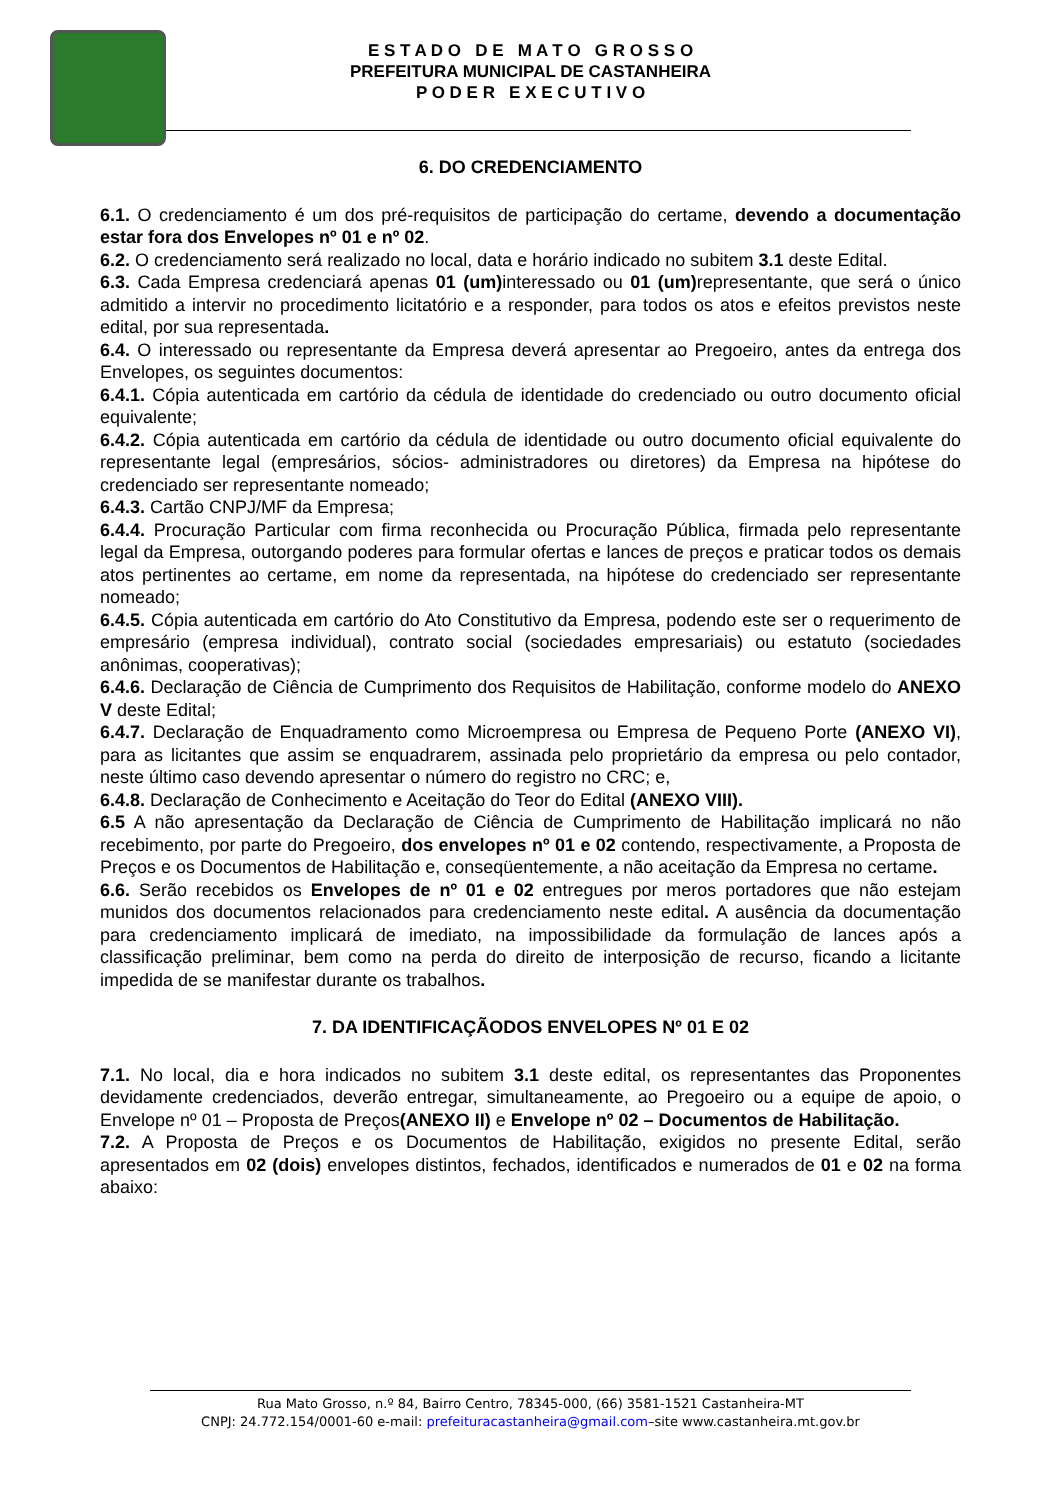E S T A D O D E M A T O G R O S S O
PREFEITURA MUNICIPAL DE CASTANHEIRA
P O D E R E X E C U T I V O
6. DO CREDENCIAMENTO
6.1. O credenciamento é um dos pré-requisitos de participação do certame, devendo a documentação estar fora dos Envelopes nº 01 e nº 02.
6.2. O credenciamento será realizado no local, data e horário indicado no subitem 3.1 deste Edital.
6.3. Cada Empresa credenciará apenas 01 (um) interessado ou 01 (um) representante, que será o único admitido a intervir no procedimento licitatório e a responder, para todos os atos e efeitos previstos neste edital, por sua representada.
6.4. O interessado ou representante da Empresa deverá apresentar ao Pregoeiro, antes da entrega dos Envelopes, os seguintes documentos:
6.4.1. Cópia autenticada em cartório da cédula de identidade do credenciado ou outro documento oficial equivalente;
6.4.2. Cópia autenticada em cartório da cédula de identidade ou outro documento oficial equivalente do representante legal (empresários, sócios- administradores ou diretores) da Empresa na hipótese do credenciado ser representante nomeado;
6.4.3. Cartão CNPJ/MF da Empresa;
6.4.4. Procuração Particular com firma reconhecida ou Procuração Pública, firmada pelo representante legal da Empresa, outorgando poderes para formular ofertas e lances de preços e praticar todos os demais atos pertinentes ao certame, em nome da representada, na hipótese do credenciado ser representante nomeado;
6.4.5. Cópia autenticada em cartório do Ato Constitutivo da Empresa, podendo este ser o requerimento de empresário (empresa individual), contrato social (sociedades empresariais) ou estatuto (sociedades anônimas, cooperativas);
6.4.6. Declaração de Ciência de Cumprimento dos Requisitos de Habilitação, conforme modelo do ANEXO V deste Edital;
6.4.7. Declaração de Enquadramento como Microempresa ou Empresa de Pequeno Porte (ANEXO VI), para as licitantes que assim se enquadrarem, assinada pelo proprietário da empresa ou pelo contador, neste último caso devendo apresentar o número do registro no CRC; e,
6.4.8. Declaração de Conhecimento e Aceitação do Teor do Edital (ANEXO VIII).
6.5 A não apresentação da Declaração de Ciência de Cumprimento de Habilitação implicará no não recebimento, por parte do Pregoeiro, dos envelopes nº 01 e 02 contendo, respectivamente, a Proposta de Preços e os Documentos de Habilitação e, conseqüentemente, a não aceitação da Empresa no certame.
6.6. Serão recebidos os Envelopes de nº 01 e 02 entregues por meros portadores que não estejam munidos dos documentos relacionados para credenciamento neste edital. A ausência da documentação para credenciamento implicará de imediato, na impossibilidade da formulação de lances após a classificação preliminar, bem como na perda do direito de interposição de recurso, ficando a licitante impedida de se manifestar durante os trabalhos.
7. DA IDENTIFICAÇÃODOS ENVELOPES Nº 01 E 02
7.1. No local, dia e hora indicados no subitem 3.1 deste edital, os representantes das Proponentes devidamente credenciados, deverão entregar, simultaneamente, ao Pregoeiro ou a equipe de apoio, o Envelope nº 01 – Proposta de Preços(ANEXO II) e Envelope nº 02 – Documentos de Habilitação.
7.2. A Proposta de Preços e os Documentos de Habilitação, exigidos no presente Edital, serão apresentados em 02 (dois) envelopes distintos, fechados, identificados e numerados de 01 e 02 na forma abaixo:
Rua Mato Grosso, n.º 84, Bairro Centro, 78345-000, (66) 3581-1521 Castanheira-MT
CNPJ: 24.772.154/0001-60 e-mail: prefeituracastanheira@gmail.com–site www.castanheira.mt.gov.br